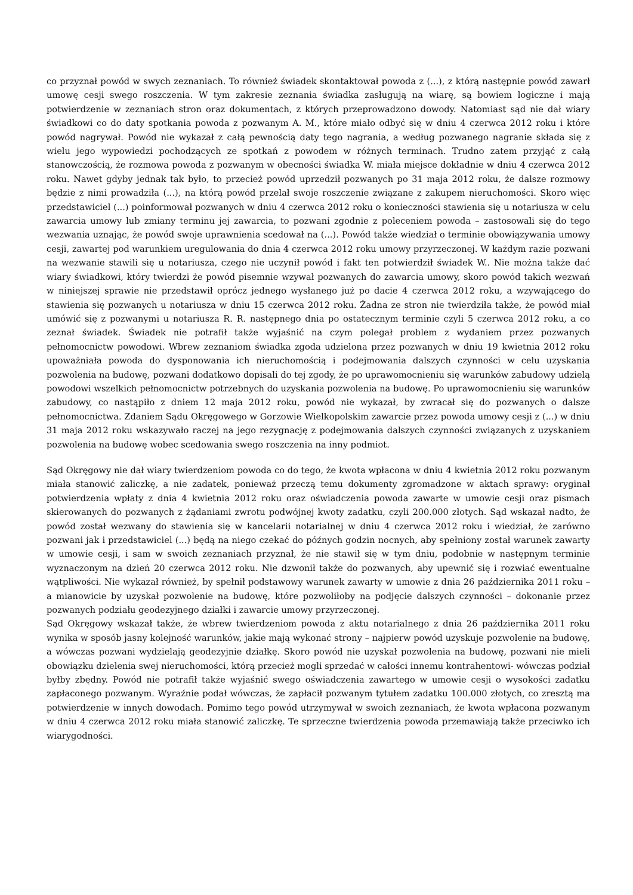co przyznał powód w swych zeznaniach. To również świadek skontaktował powoda z (...), z którą następnie powód zawarł umowę cesji swego roszczenia. W tym zakresie zeznania świadka zasługują na wiarę, są bowiem logiczne i mają potwierdzenie w zeznaniach stron oraz dokumentach, z których przeprowadzono dowody. Natomiast sąd nie dał wiary świadkowi co do daty spotkania powoda z pozwanym A. M., które miało odbyć się w dniu 4 czerwca 2012 roku i które powód nagrywał. Powód nie wykazał z całą pewnością daty tego nagrania, a według pozwanego nagranie składa się z wielu jego wypowiedzi pochodzących ze spotkań z powodem w różnych terminach. Trudno zatem przyjąć z całą stanowczością, że rozmowa powoda z pozwanym w obecności świadka W. miała miejsce dokładnie w dniu 4 czerwca 2012 roku. Nawet gdyby jednak tak było, to przecież powód uprzedził pozwanych po 31 maja 2012 roku, że dalsze rozmowy będzie z nimi prowadziła (...), na którą powód przelał swoje roszczenie związane z zakupem nieruchomości. Skoro więc przedstawiciel (...) poinformował pozwanych w dniu 4 czerwca 2012 roku o konieczności stawienia się u notariusza w celu zawarcia umowy lub zmiany terminu jej zawarcia, to pozwani zgodnie z poleceniem powoda – zastosowali się do tego wezwania uznając, że powód swoje uprawnienia scedował na (...). Powód także wiedział o terminie obowiązywania umowy cesji, zawartej pod warunkiem uregulowania do dnia 4 czerwca 2012 roku umowy przyrzeczonej. W każdym razie pozwani na wezwanie stawili się u notariusza, czego nie uczynił powód i fakt ten potwierdził świadek W.. Nie można także dać wiary świadkowi, który twierdzi że powód pisemnie wzywał pozwanych do zawarcia umowy, skoro powód takich wezwań w niniejszej sprawie nie przedstawił oprócz jednego wysłanego już po dacie 4 czerwca 2012 roku, a wzywającego do stawienia się pozwanych u notariusza w dniu 15 czerwca 2012 roku. Żadna ze stron nie twierdziła także, że powód miał umówić się z pozwanymi u notariusza R. R. następnego dnia po ostatecznym terminie czyli 5 czerwca 2012 roku, a co zeznał świadek. Świadek nie potrafił także wyjaśnić na czym polegał problem z wydaniem przez pozwanych pełnomocnictw powodowi. Wbrew zeznaniom świadka zgoda udzielona przez pozwanych w dniu 19 kwietnia 2012 roku upoważniała powoda do dysponowania ich nieruchomością i podejmowania dalszych czynności w celu uzyskania pozwolenia na budowę, pozwani dodatkowo dopisali do tej zgody, że po uprawomocnieniu się warunków zabudowy udzielą powodowi wszelkich pełnomocnictw potrzebnych do uzyskania pozwolenia na budowę. Po uprawomocnieniu się warunków zabudowy, co nastąpiło z dniem 12 maja 2012 roku, powód nie wykazał, by zwracał się do pozwanych o dalsze pełnomocnictwa. Zdaniem Sądu Okręgowego w Gorzowie Wielkopolskim zawarcie przez powoda umowy cesji z (...) w dniu 31 maja 2012 roku wskazywało raczej na jego rezygnację z podejmowania dalszych czynności związanych z uzyskaniem pozwolenia na budowę wobec scedowania swego roszczenia na inny podmiot.
Sąd Okręgowy nie dał wiary twierdzeniom powoda co do tego, że kwota wpłacona w dniu 4 kwietnia 2012 roku pozwanym miała stanowić zaliczkę, a nie zadatek, ponieważ przeczą temu dokumenty zgromadzone w aktach sprawy: oryginał potwierdzenia wpłaty z dnia 4 kwietnia 2012 roku oraz oświadczenia powoda zawarte w umowie cesji oraz pismach skierowanych do pozwanych z żądaniami zwrotu podwójnej kwoty zadatku, czyli 200.000 złotych. Sąd wskazał nadto, że powód został wezwany do stawienia się w kancelarii notarialnej w dniu 4 czerwca 2012 roku i wiedział, że zarówno pozwani jak i przedstawiciel (...) będą na niego czekać do późnych godzin nocnych, aby spełniony został warunek zawarty w umowie cesji, i sam w swoich zeznaniach przyznał, że nie stawił się w tym dniu, podobnie w następnym terminie wyznaczonym na dzień 20 czerwca 2012 roku. Nie dzwonił także do pozwanych, aby upewnić się i rozwiać ewentualne wątpliwości. Nie wykazał również, by spełnił podstawowy warunek zawarty w umowie z dnia 26 października 2011 roku – a mianowicie by uzyskał pozwolenie na budowę, które pozwoliłoby na podjęcie dalszych czynności – dokonanie przez pozwanych podziału geodezyjnego działki i zawarcie umowy przyrzeczonej.
Sąd Okręgowy wskazał także, że wbrew twierdzeniom powoda z aktu notarialnego z dnia 26 października 2011 roku wynika w sposób jasny kolejność warunków, jakie mają wykonać strony – najpierw powód uzyskuje pozwolenie na budowę, a wówczas pozwani wydzielają geodezyjnie działkę. Skoro powód nie uzyskał pozwolenia na budowę, pozwani nie mieli obowiązku dzielenia swej nieruchomości, którą przecież mogli sprzedać w całości innemu kontrahentowi- wówczas podział byłby zbędny. Powód nie potrafił także wyjaśnić swego oświadczenia zawartego w umowie cesji o wysokości zadatku zapłaconego pozwanym. Wyraźnie podał wówczas, że zapłacił pozwanym tytułem zadatku 100.000 złotych, co zresztą ma potwierdzenie w innych dowodach. Pomimo tego powód utrzymywał w swoich zeznaniach, że kwota wpłacona pozwanym w dniu 4 czerwca 2012 roku miała stanowić zaliczkę. Te sprzeczne twierdzenia powoda przemawiają także przeciwko ich wiarygodności.